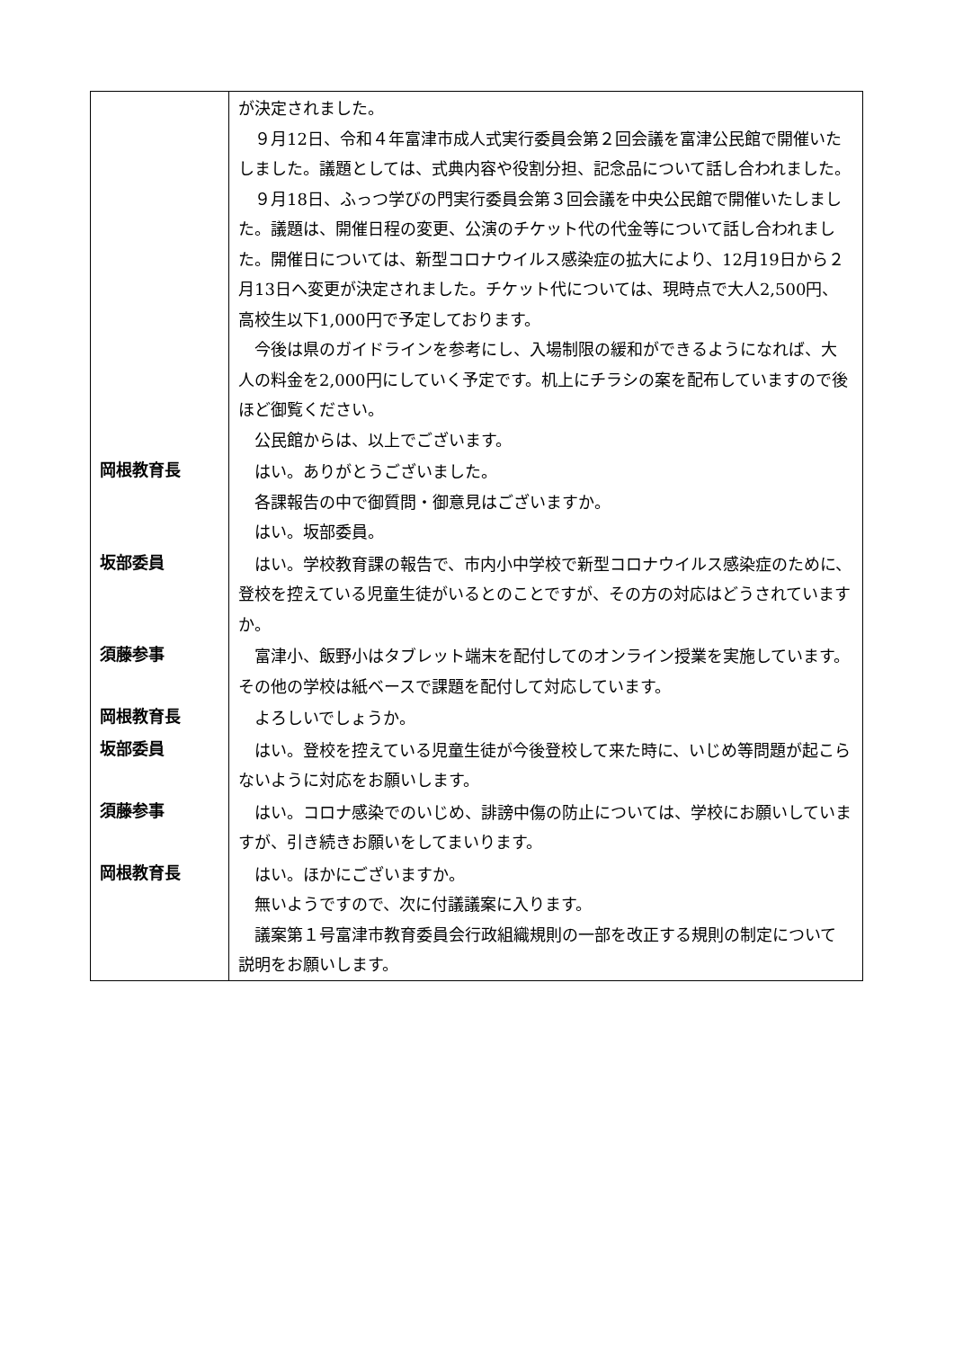| | が決定されました。 ９月12日、令和４年富津市成人式実行委員会第２回会議を富津公民館で開催いたしました。議題としては、式典内容や役割分担、記念品について話し合われました。 ９月18日、ふっつ学びの門実行委員会第３回会議を中央公民館で開催いたしました。議題は、開催日程の変更、公演のチケット代の代金等について話し合われました。開催日については、新型コロナウイルス感染症の拡大により、12月19日から２月13日へ変更が決定されました。チケット代については、現時点で大人2,500円、高校生以下1,000円で予定しております。 今後は県のガイドラインを参考にし、入場制限の緩和ができるようになれば、大人の料金を2,000円にしていく予定です。机上にチラシの案を配布していますので後ほど御覧ください。 公民館からは、以上でございます。 |
| 岡根教育長 | はい。ありがとうございました。 各課報告の中で御質問・御意見はございますか。 はい。坂部委員。 |
| 坂部委員 | はい。学校教育課の報告で、市内小中学校で新型コロナウイルス感染症のために、登校を控えている児童生徒がいるとのことですが、その方の対応はどうされていますか。 |
| 須藤参事 | 富津小、飯野小はタブレット端末を配付してのオンライン授業を実施しています。その他の学校は紙ベースで課題を配付して対応しています。 |
| 岡根教育長 | よろしいでしょうか。 |
| 坂部委員 | はい。登校を控えている児童生徒が今後登校して来た時に、いじめ等問題が起こらないように対応をお願いします。 |
| 須藤参事 | はい。コロナ感染でのいじめ、誹謗中傷の防止については、学校にお願いしていますが、引き続きお願いをしてまいります。 |
| 岡根教育長 | はい。ほかにございますか。 無いようですので、次に付議議案に入ります。 議案第１号富津市教育委員会行政組織規則の一部を改正する規則の制定について説明をお願いします。 |